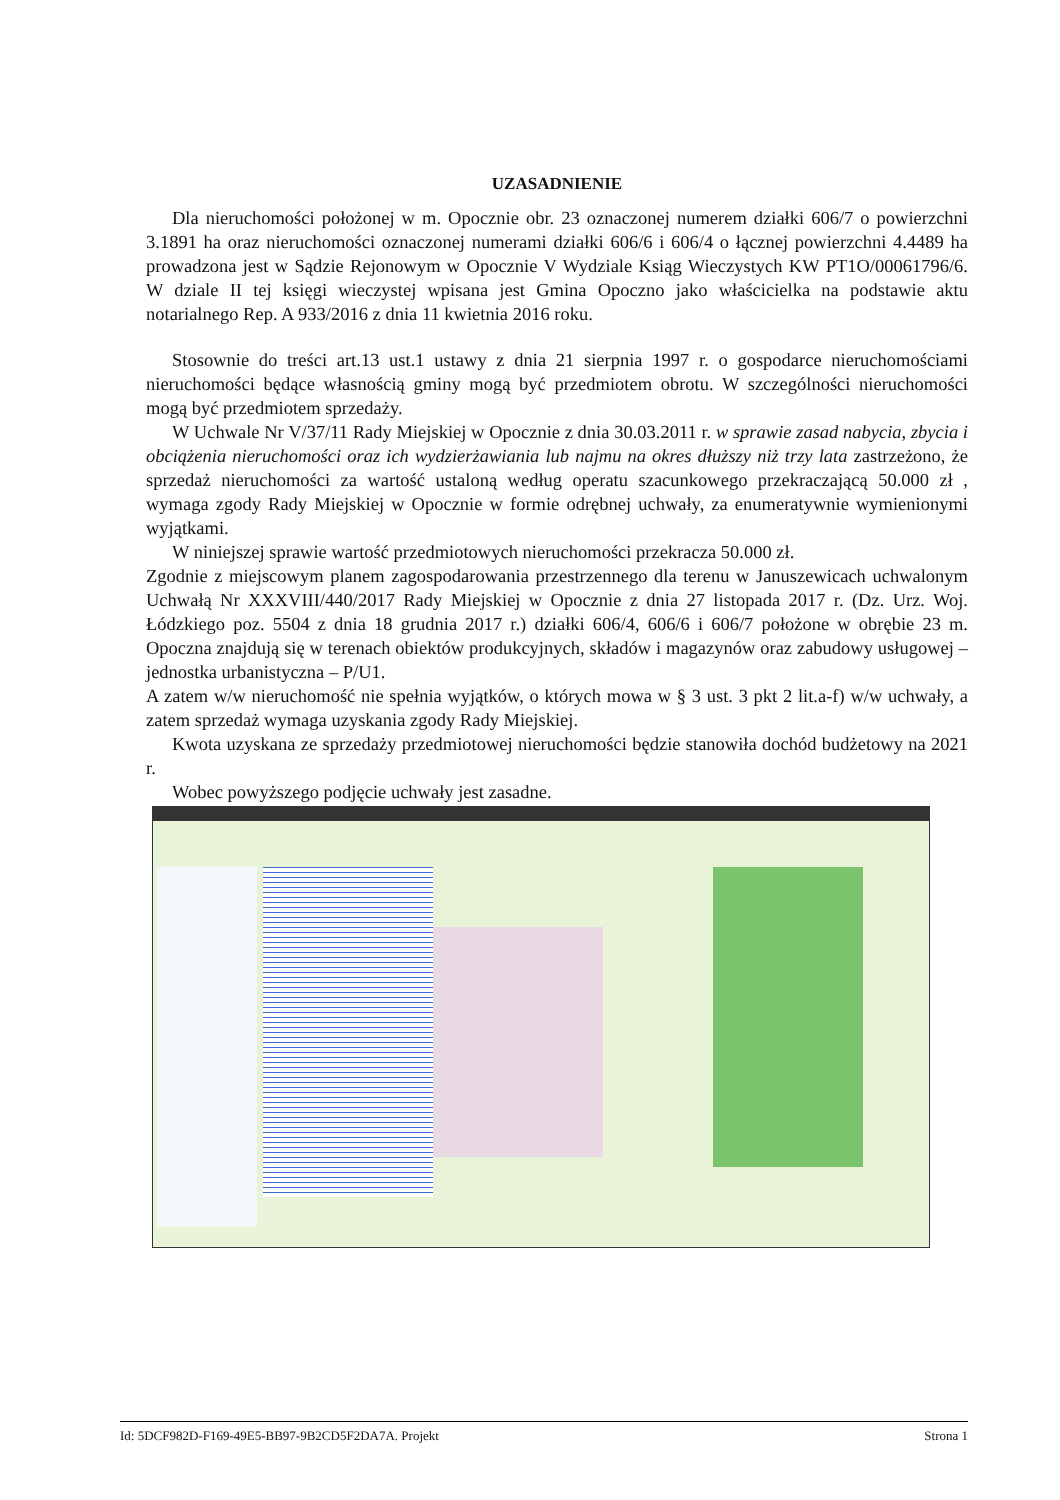UZASADNIENIE
Dla nieruchomości położonej w m. Opocznie obr. 23 oznaczonej numerem działki 606/7 o powierzchni 3.1891 ha oraz nieruchomości oznaczonej numerami działki 606/6 i 606/4 o łącznej powierzchni 4.4489 ha prowadzona jest w Sądzie Rejonowym w Opocznie V Wydziale Ksiąg Wieczystych KW PT1O/00061796/6. W dziale II tej księgi wieczystej wpisana jest Gmina Opoczno jako właścicielka na podstawie aktu notarialnego Rep. A 933/2016 z dnia 11 kwietnia 2016 roku.
Stosownie do treści art.13 ust.1 ustawy z dnia 21 sierpnia 1997 r. o gospodarce nieruchomościami nieruchomości będące własnością gminy mogą być przedmiotem obrotu. W szczególności nieruchomości mogą być przedmiotem sprzedaży.
W Uchwale Nr V/37/11 Rady Miejskiej w Opocznie z dnia 30.03.2011 r. w sprawie zasad nabycia, zbycia i obciążenia nieruchomości oraz ich wydzierżawiania lub najmu na okres dłuższy niż trzy lata zastrzeżono, że sprzedaż nieruchomości za wartość ustaloną według operatu szacunkowego przekraczającą 50.000 zł , wymaga zgody Rady Miejskiej w Opocznie w formie odrębnej uchwały, za enumeratywnie wymienionymi wyjątkami.
W niniejszej sprawie wartość przedmiotowych nieruchomości przekracza 50.000 zł.
Zgodnie z miejscowym planem zagospodarowania przestrzennego dla terenu w Januszewicach uchwalonym Uchwałą Nr XXXVIII/440/2017 Rady Miejskiej w Opocznie z dnia 27 listopada 2017 r. (Dz. Urz. Woj. Łódzkiego poz. 5504 z dnia 18 grudnia 2017 r.) działki 606/4, 606/6 i 606/7 położone w obrębie 23 m. Opoczna znajdują się w terenach obiektów produkcyjnych, składów i magazynów oraz zabudowy usługowej – jednostka urbanistyczna – P/U1.
A zatem w/w nieruchomość nie spełnia wyjątków, o których mowa w § 3 ust. 3 pkt 2 lit.a-f) w/w uchwały, a zatem sprzedaż wymaga uzyskania zgody Rady Miejskiej.
Kwota uzyskana ze sprzedaży przedmiotowej nieruchomości będzie stanowiła dochód budżetowy na 2021 r.
Wobec powyższego podjęcie uchwały jest zasadne.
Id: 5DCF982D-F169-49E5-BB97-9B2CD5F2DA7A. Projekt Strona 1